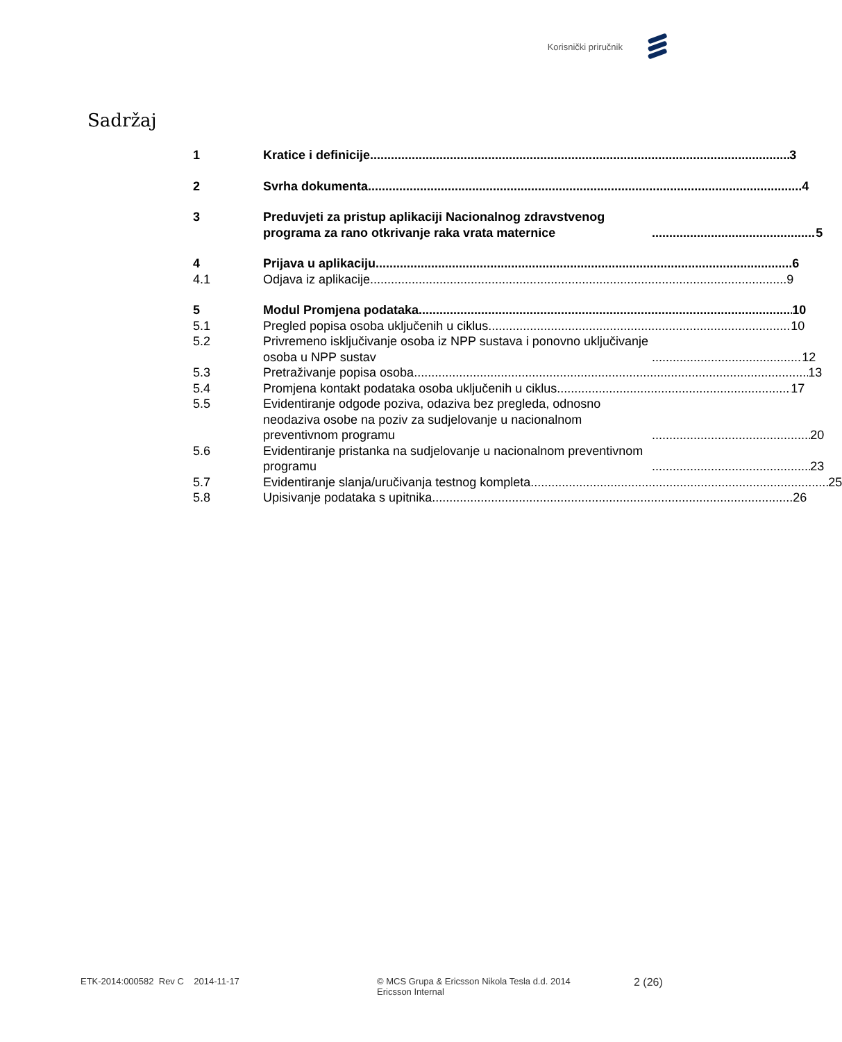Korisnički priručnik
Sadržaj
1 Kratice i definicije 3
2 Svrha dokumenta 4
3 Preduvjeti za pristup aplikaciji Nacionalnog zdravstvenog programa za rano otkrivanje raka vrata maternice 5
4 Prijava u aplikaciju 6
4.1 Odjava iz aplikacije 9
5 Modul Promjena podataka 10
5.1 Pregled popisa osoba uključenih u ciklus 10
5.2 Privremeno isključivanje osoba iz NPP sustava i ponovno uključivanje osoba u NPP sustav 12
5.3 Pretraživanje popisa osoba 13
5.4 Promjena kontakt podataka osoba uključenih u ciklus 17
5.5 Evidentiranje odgode poziva, odaziva bez pregleda, odnosno neodaziva osobe na poziv za sudjelovanje u nacionalnom preventivnom programu 20
5.6 Evidentiranje pristanka na sudjelovanje u nacionalnom preventivnom programu 23
5.7 Evidentiranje slanja/uručivanja testnog kompleta 25
5.8 Upisivanje podataka s upitnika 26
ETK-2014:000582 Rev C 2014-11-17 © MCS Grupa & Ericsson Nikola Tesla d.d. 2014
Ericsson Internal
2 (26)